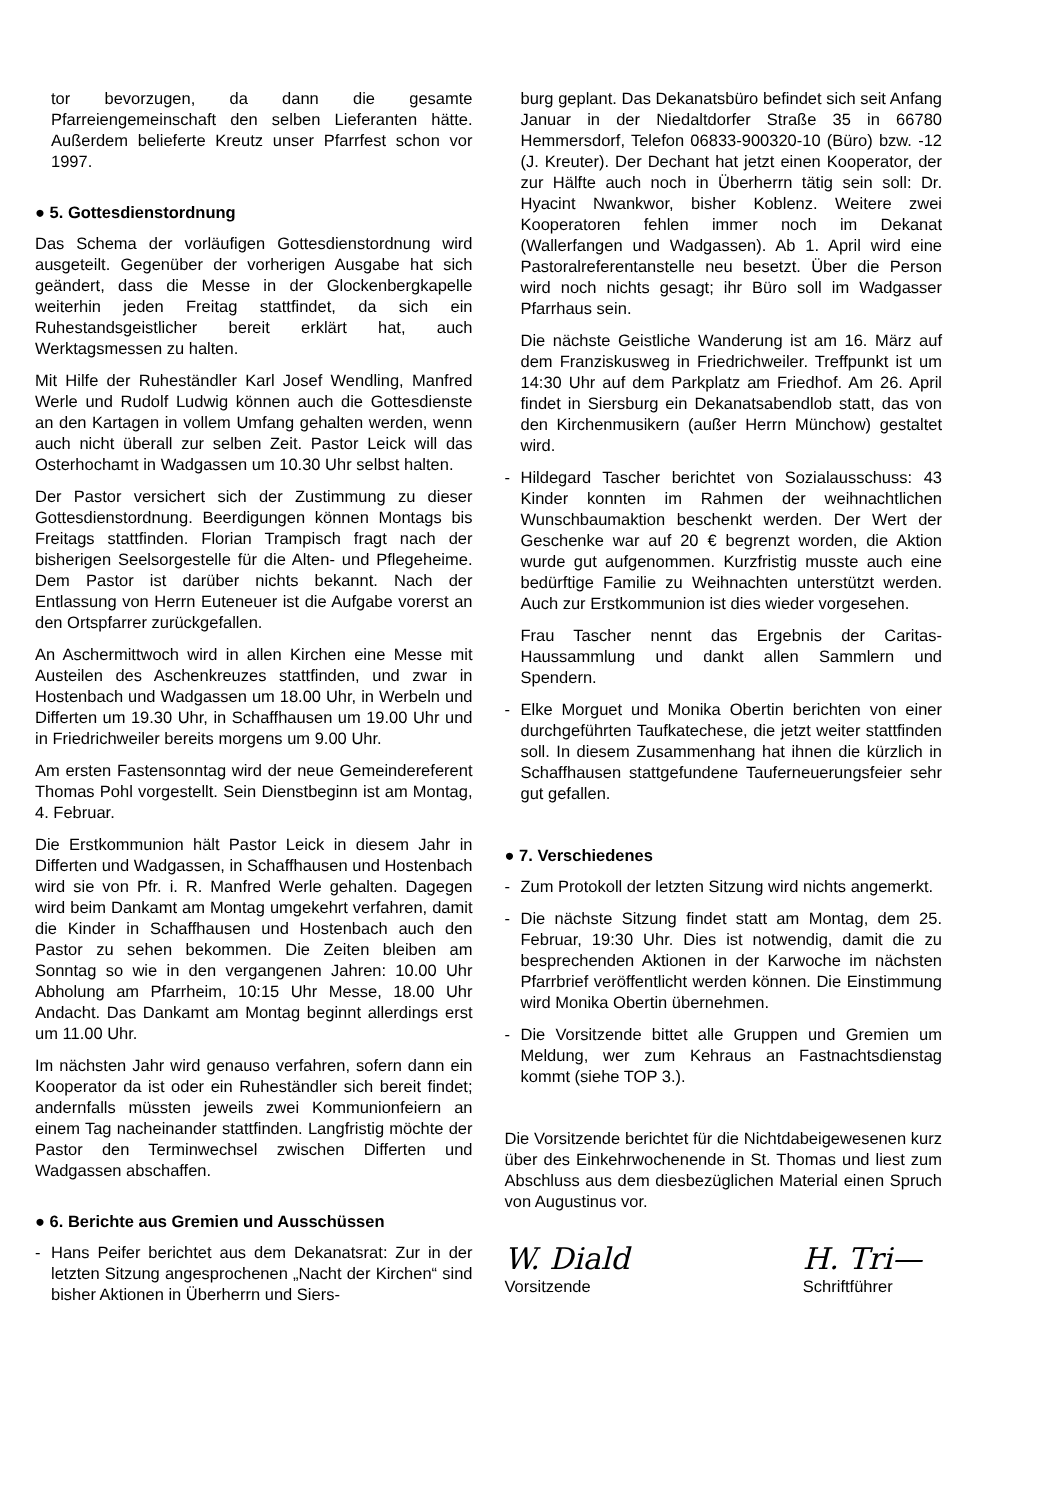tor bevorzugen, da dann die gesamte Pfarreiengemeinschaft den selben Lieferanten hätte. Außerdem belieferte Kreutz unser Pfarrfest schon vor 1997.
● 5. Gottesdienstordnung
Das Schema der vorläufigen Gottesdienstordnung wird ausgeteilt. Gegenüber der vorherigen Ausgabe hat sich geändert, dass die Messe in der Glockenbergkapelle weiterhin jeden Freitag stattfindet, da sich ein Ruhestandsgeistlicher bereit erklärt hat, auch Werktagsmessen zu halten.
Mit Hilfe der Ruheständler Karl Josef Wendling, Manfred Werle und Rudolf Ludwig können auch die Gottesdienste an den Kartagen in vollem Umfang gehalten werden, wenn auch nicht überall zur selben Zeit. Pastor Leick will das Osterhochamt in Wadgassen um 10.30 Uhr selbst halten.
Der Pastor versichert sich der Zustimmung zu dieser Gottesdienstordnung. Beerdigungen können Montags bis Freitags stattfinden. Florian Trampisch fragt nach der bisherigen Seelsorgestelle für die Alten- und Pflegeheime. Dem Pastor ist darüber nichts bekannt. Nach der Entlassung von Herrn Euteneuer ist die Aufgabe vorerst an den Ortspfarrer zurückgefallen.
An Aschermittwoch wird in allen Kirchen eine Messe mit Austeilen des Aschenkreuzes stattfinden, und zwar in Hostenbach und Wadgassen um 18.00 Uhr, in Werbeln und Differten um 19.30 Uhr, in Schaffhausen um 19.00 Uhr und in Friedrichweiler bereits morgens um 9.00 Uhr.
Am ersten Fastensonntag wird der neue Gemeindereferent Thomas Pohl vorgestellt. Sein Dienstbeginn ist am Montag, 4. Februar.
Die Erstkommunion hält Pastor Leick in diesem Jahr in Differten und Wadgassen, in Schaffhausen und Hostenbach wird sie von Pfr. i. R. Manfred Werle gehalten. Dagegen wird beim Dankamt am Montag umgekehrt verfahren, damit die Kinder in Schaffhausen und Hostenbach auch den Pastor zu sehen bekommen. Die Zeiten bleiben am Sonntag so wie in den vergangenen Jahren: 10.00 Uhr Abholung am Pfarrheim, 10:15 Uhr Messe, 18.00 Uhr Andacht. Das Dankamt am Montag beginnt allerdings erst um 11.00 Uhr.
Im nächsten Jahr wird genauso verfahren, sofern dann ein Kooperator da ist oder ein Ruheständler sich bereit findet; andernfalls müssten jeweils zwei Kommunionfeiern an einem Tag nacheinander stattfinden. Langfristig möchte der Pastor den Terminwechsel zwischen Differten und Wadgassen abschaffen.
● 6. Berichte aus Gremien und Ausschüssen
- Hans Peifer berichtet aus dem Dekanatsrat: Zur in der letzten Sitzung angesprochenen „Nacht der Kirchen“ sind bisher Aktionen in Überherrn und Siers-
burg geplant. Das Dekanatsbüro befindet sich seit Anfang Januar in der Niedaltdorfer Straße 35 in 66780 Hemmersdorf, Telefon 06833-900320-10 (Büro) bzw. -12 (J. Kreuter). Der Dechant hat jetzt einen Kooperator, der zur Hälfte auch noch in Überherrn tätig sein soll: Dr. Hyacint Nwankwor, bisher Koblenz. Weitere zwei Kooperatoren fehlen immer noch im Dekanat (Wallerfangen und Wadgassen). Ab 1. April wird eine Pastoralreferentanstelle neu besetzt. Über die Person wird noch nichts gesagt; ihr Büro soll im Wadgasser Pfarrhaus sein.
Die nächste Geistliche Wanderung ist am 16. März auf dem Franziskusweg in Friedrichweiler. Treffpunkt ist um 14:30 Uhr auf dem Parkplatz am Friedhof. Am 26. April findet in Siersburg ein Dekanatsabendlob statt, das von den Kirchenmusikern (außer Herrn Münchow) gestaltet wird.
- Hildegard Tascher berichtet von Sozialausschuss: 43 Kinder konnten im Rahmen der weihnachtlichen Wunschbaumaktion beschenkt werden. Der Wert der Geschenke war auf 20 € begrenzt worden, die Aktion wurde gut aufgenommen. Kurzfristig musste auch eine bedürftige Familie zu Weihnachten unterstützt werden. Auch zur Erstkommunion ist dies wieder vorgesehen.
Frau Tascher nennt das Ergebnis der Caritas-Haussammlung und dankt allen Sammlern und Spendern.
- Elke Morguet und Monika Obertin berichten von einer durchgeführten Taufkatechese, die jetzt weiter stattfinden soll. In diesem Zusammenhang hat ihnen die kürzlich in Schaffhausen stattgefundene Tauferneuerungsfeier sehr gut gefallen.
● 7. Verschiedenes
- Zum Protokoll der letzten Sitzung wird nichts angemerkt.
- Die nächste Sitzung findet statt am Montag, dem 25. Februar, 19:30 Uhr. Dies ist notwendig, damit die zu besprechenden Aktionen in der Karwoche im nächsten Pfarrbrief veröffentlicht werden können. Die Einstimmung wird Monika Obertin übernehmen.
- Die Vorsitzende bittet alle Gruppen und Gremien um Meldung, wer zum Kehraus an Fastnachtsdienstag kommt (siehe TOP 3.).
Die Vorsitzende berichtet für die Nichtdabeigewesenen kurz über des Einkehrwochenende in St. Thomas und liest zum Abschluss aus dem diesbezüglichen Material einen Spruch von Augustinus vor.
W. Diald
Vorsitzende
H. Tri—
Schriftführer